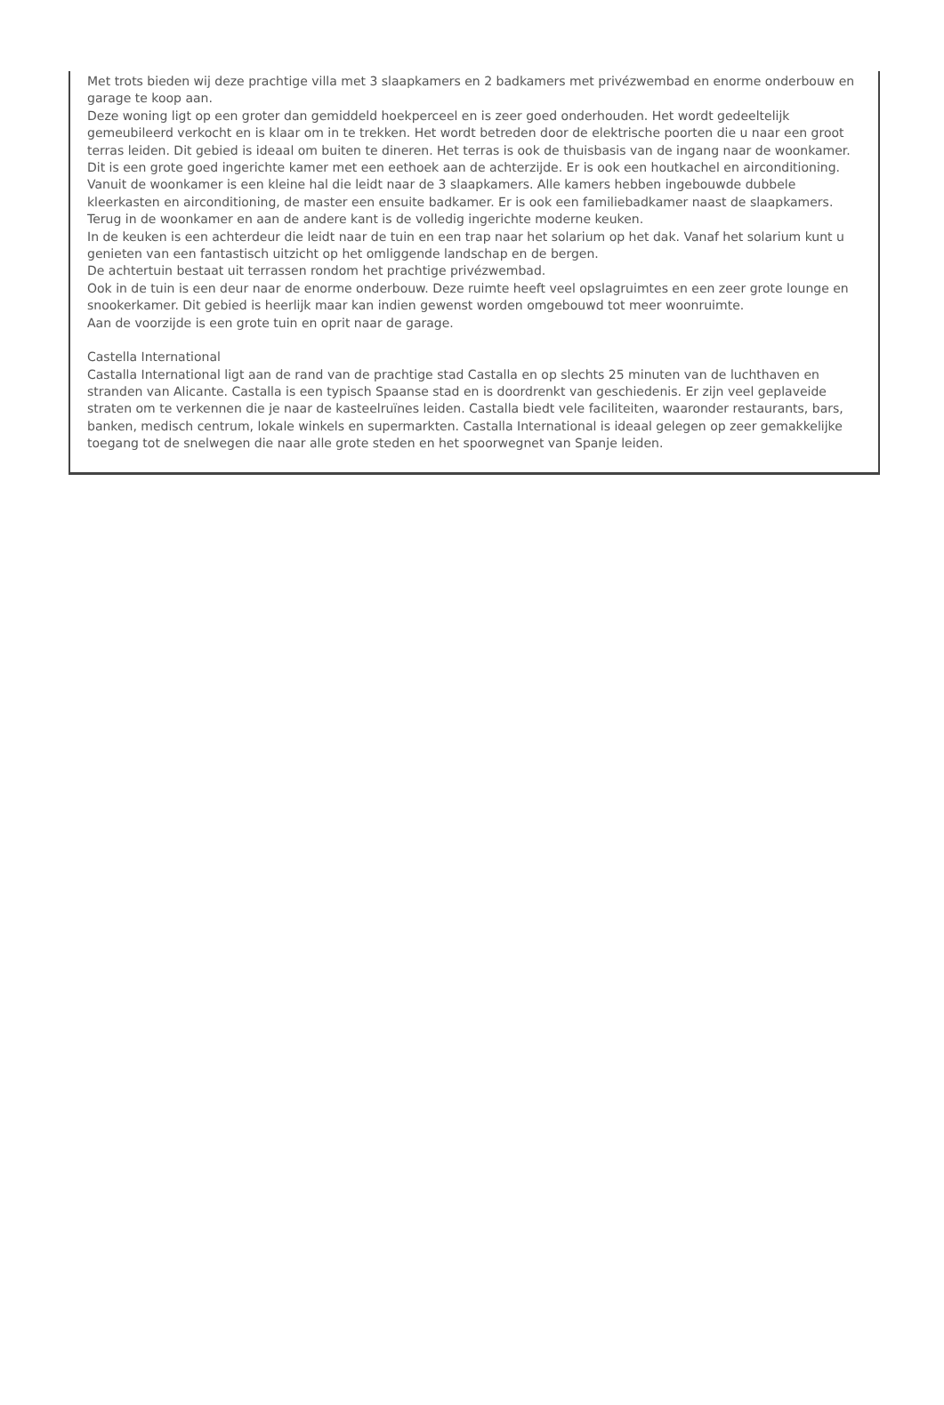Met trots bieden wij deze prachtige villa met 3 slaapkamers en 2 badkamers met privézwembad en enorme onderbouw en garage te koop aan.
Deze woning ligt op een groter dan gemiddeld hoekperceel en is zeer goed onderhouden. Het wordt gedeeltelijk gemeubileerd verkocht en is klaar om in te trekken. Het wordt betreden door de elektrische poorten die u naar een groot terras leiden. Dit gebied is ideaal om buiten te dineren. Het terras is ook de thuisbasis van de ingang naar de woonkamer. Dit is een grote goed ingerichte kamer met een eethoek aan de achterzijde. Er is ook een houtkachel en airconditioning. Vanuit de woonkamer is een kleine hal die leidt naar de 3 slaapkamers. Alle kamers hebben ingebouwde dubbele kleerkasten en airconditioning, de master een ensuite badkamer. Er is ook een familiebadkamer naast de slaapkamers.
Terug in de woonkamer en aan de andere kant is de volledig ingerichte moderne keuken.
In de keuken is een achterdeur die leidt naar de tuin en een trap naar het solarium op het dak. Vanaf het solarium kunt u genieten van een fantastisch uitzicht op het omliggende landschap en de bergen.
De achtertuin bestaat uit terrassen rondom het prachtige privézwembad.
Ook in de tuin is een deur naar de enorme onderbouw. Deze ruimte heeft veel opslagruimtes en een zeer grote lounge en snookerkamer. Dit gebied is heerlijk maar kan indien gewenst worden omgebouwd tot meer woonruimte.
Aan de voorzijde is een grote tuin en oprit naar de garage.
Castella International
Castalla International ligt aan de rand van de prachtige stad Castalla en op slechts 25 minuten van de luchthaven en stranden van Alicante. Castalla is een typisch Spaanse stad en is doordrenkt van geschiedenis. Er zijn veel geplaveide straten om te verkennen die je naar de kasteelruïnes leiden. Castalla biedt vele faciliteiten, waaronder restaurants, bars, banken, medisch centrum, lokale winkels en supermarkten. Castalla International is ideaal gelegen op zeer gemakkelijke toegang tot de snelwegen die naar alle grote steden en het spoorwegnet van Spanje leiden.